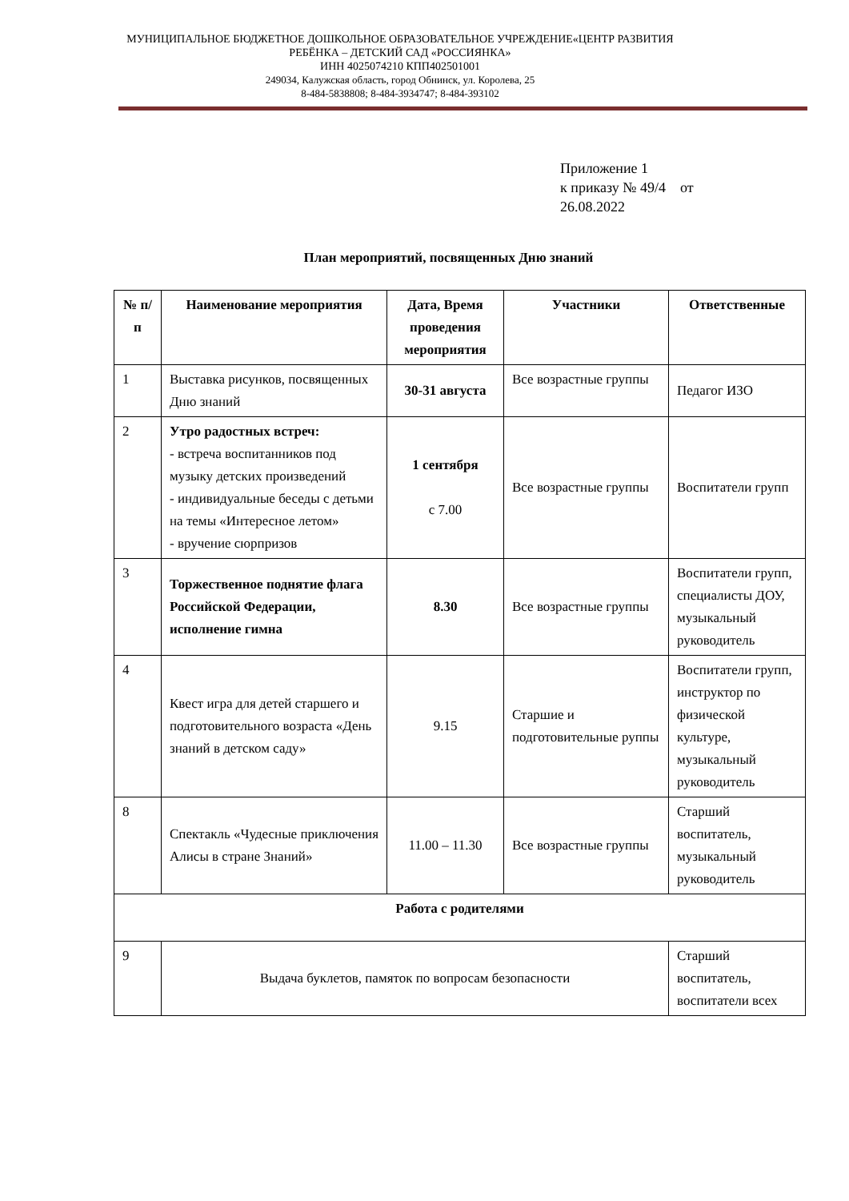МУНИЦИПАЛЬНОЕ БЮДЖЕТНОЕ ДОШКОЛЬНОЕ ОБРАЗОВАТЕЛЬНОЕ УЧРЕЖДЕНИЕ«ЦЕНТР РАЗВИТИЯ РЕБЁНКА – ДЕТСКИЙ САД «РОССИЯНКА»
ИНН 4025074210 КПП402501001
249034, Калужская область, город Обнинск, ул. Королева, 25
8-484-5838808; 8-484-3934747; 8-484-393102
Приложение 1
к приказу № 49/4 от
26.08.2022
План мероприятий, посвященных Дню знаний
| № п/п | Наименование мероприятия | Дата, Время проведения мероприятия | Участники | Ответственные |
| --- | --- | --- | --- | --- |
| 1 | Выставка рисунков, посвященных Дню знаний | 30-31 августа | Все возрастные группы | Педагог ИЗО |
| 2 | Утро радостных встреч: - встреча воспитанников под музыку детских произведений - индивидуальные беседы с детьми на темы «Интересное летом» - вручение сюрпризов | 1 сентября с 7.00 | Все возрастные группы | Воспитатели групп |
| 3 | Торжественное поднятие флага Российской Федерации, исполнение гимна | 8.30 | Все возрастные группы | Воспитатели групп, специалисты ДОУ, музыкальный руководитель |
| 4 | Квест игра для детей старшего и подготовительного возраста «День знаний в детском саду» | 9.15 | Старшие и подготовительные руппы | Воспитатели групп, инструктор по физической культуре, музыкальный руководитель |
| 8 | Спектакль «Чудесные приключения Алисы в стране Знаний» | 11.00 – 11.30 | Все возрастные группы | Старший воспитатель, музыкальный руководитель |
| Работа с родителями | | | | |
| 9 | Выдача буклетов, памяток по вопросам безопасности | | | Старший воспитатель, воспитатели всех |